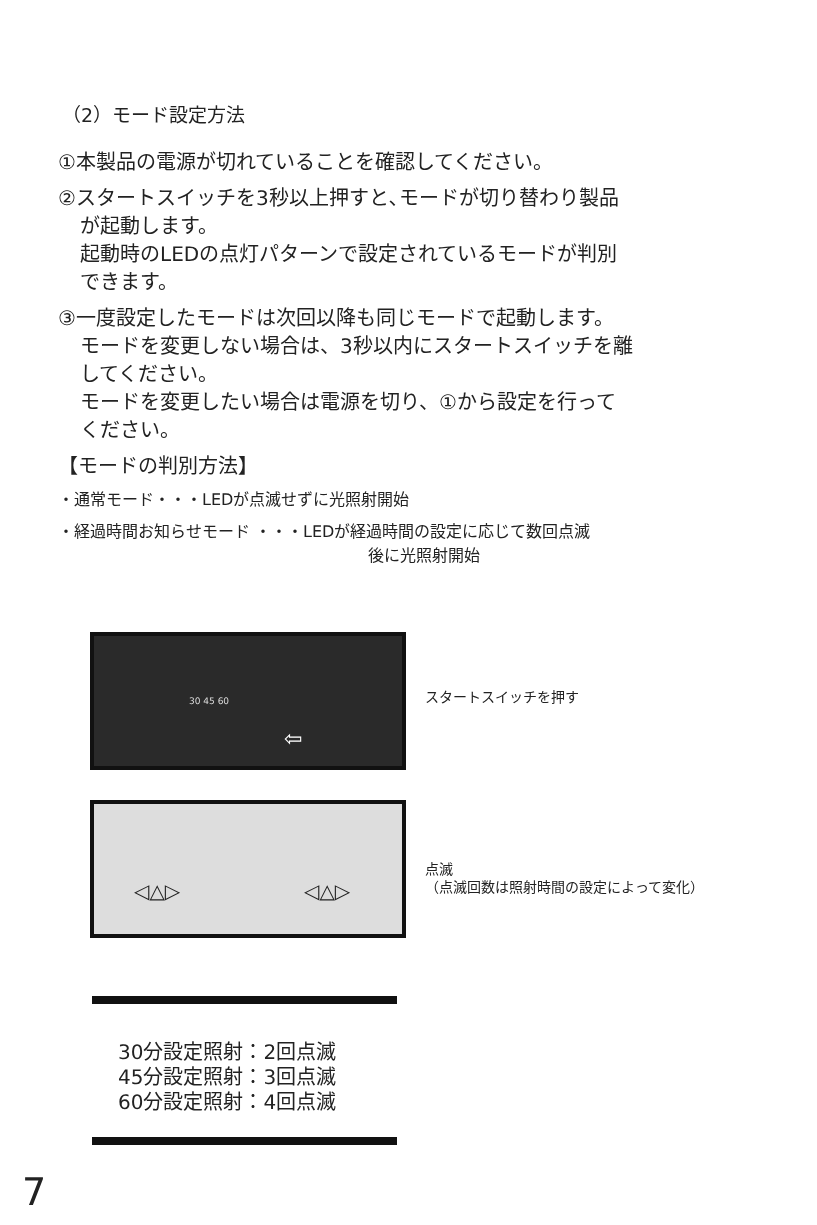（2）モード設定方法
①本製品の電源が切れていることを確認してください。
②スタートスイッチを3秒以上押すと､モードが切り替わり製品
が起動します。
起動時のLEDの点灯パターンで設定されているモードが判別
できます。
③一度設定したモードは次回以降も同じモードで起動します。
モードを変更しない場合は、3秒以内にスタートスイッチを離
してください。
モードを変更したい場合は電源を切り、①から設定を行って
ください。
【モードの判別方法】
・通常モード・・・LEDが点滅せずに光照射開始
・経過時間お知らせモード ・・・LEDが経過時間の設定に応じて数回点滅
後に光照射開始
30 45 60
⇦
スタートスイッチを押す
◁△▷ ◁△▷
点滅
（点滅回数は照射時間の設定によって変化）
30分設定照射：2回点滅
45分設定照射：3回点滅
60分設定照射：4回点滅
7